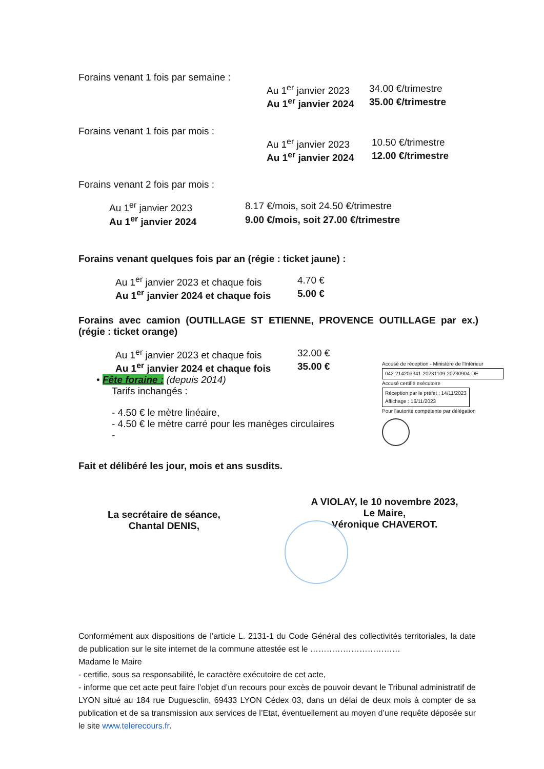Forains venant 1 fois par semaine :
Au 1<sup>er</sup> janvier 2023 34.00 €/trimestre
Au 1<sup>er</sup> janvier 2024 35.00 €/trimestre
Forains venant 1 fois par mois :
Au 1<sup>er</sup> janvier 2023 10.50 €/trimestre
Au 1<sup>er</sup> janvier 2024 12.00 €/trimestre
Forains venant 2 fois par mois :
Au 1<sup>er</sup> janvier 2023 8.17 €/mois, soit 24.50 €/trimestre
Au 1<sup>er</sup> janvier 2024 9.00 €/mois, soit 27.00 €/trimestre
Forains venant quelques fois par an (régie : ticket jaune) :
Au 1<sup>er</sup> janvier 2023 et chaque fois 4.70 €
Au 1<sup>er</sup> janvier 2024 et chaque fois 5.00 €
Forains avec camion (OUTILLAGE ST ETIENNE, PROVENCE OUTILLAGE par ex.) (régie : ticket orange)
Au 1<sup>er</sup> janvier 2023 et chaque fois 32.00 €
Au 1<sup>er</sup> janvier 2024 et chaque fois 35.00 €
Accusé de réception - Ministère de l'Intérieur
042-214203341-20231109-20230904-DE
Accusé certifié exécutoire
Réception par le préfet : 14/11/2023
Affichage : 16/11/2023
Pour l'autorité compétente par délégation
• Fête foraine : (depuis 2014)
Tarifs inchangés :
- 4.50 € le mètre linéaire,
- 4.50 € le mètre carré pour les manèges circulaires
-
Fait et délibéré les jour, mois et ans susdits.
A VIOLAY, le 10 novembre 2023,
Le Maire,
Véronique CHAVEROT.
La secrétaire de séance,
Chantal DENIS,
Conformément aux dispositions de l’article L. 2131-1 du Code Général des collectivités territoriales, la date de publication sur le site internet de la commune attestée est le ……………………………
Madame le Maire
- certifie, sous sa responsabilité, le caractère exécutoire de cet acte,
- informe que cet acte peut faire l’objet d’un recours pour excès de pouvoir devant le Tribunal administratif de LYON situé au 184 rue Duguesclin, 69433 LYON Cédex 03, dans un délai de deux mois à compter de sa publication et de sa transmission aux services de l’Etat, éventuellement au moyen d’une requête déposée sur le site www.telerecours.fr.